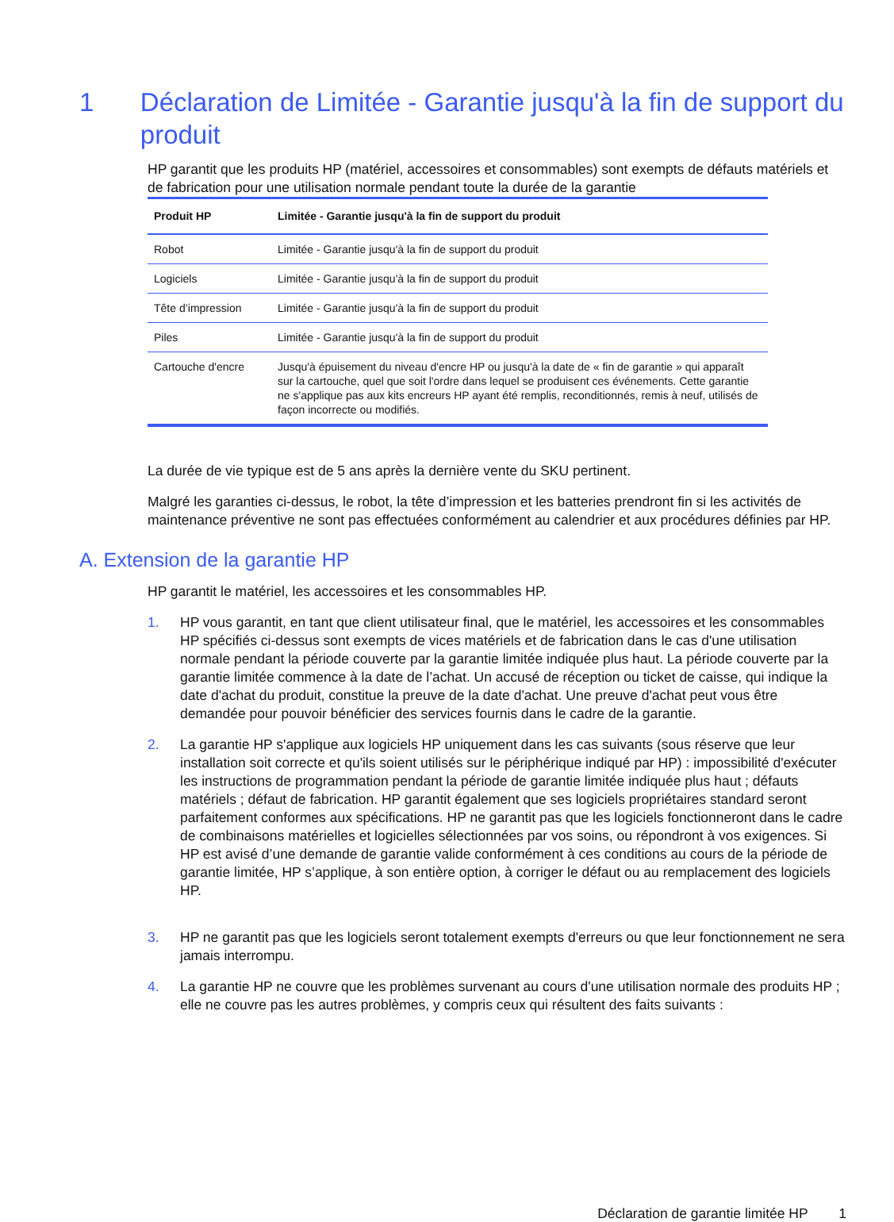1 Déclaration de Limitée - Garantie jusqu'à la fin de support du produit
HP garantit que les produits HP (matériel, accessoires et consommables) sont exempts de défauts matériels et de fabrication pour une utilisation normale pendant toute la durée de la garantie
| Produit HP | Limitée - Garantie jusqu'à la fin de support du produit |
| --- | --- |
| Robot | Limitée - Garantie jusqu'à la fin de support du produit |
| Logiciels | Limitée - Garantie jusqu'à la fin de support du produit |
| Tête d’impression | Limitée - Garantie jusqu'à la fin de support du produit |
| Piles | Limitée - Garantie jusqu'à la fin de support du produit |
| Cartouche d'encre | Jusqu'à épuisement du niveau d'encre HP ou jusqu'à la date de « fin de garantie » qui apparaît sur la cartouche, quel que soit l'ordre dans lequel se produisent ces événements. Cette garantie ne s'applique pas aux kits encreurs HP ayant été remplis, reconditionnés, remis à neuf, utilisés de façon incorrecte ou modifiés. |
La durée de vie typique est de 5 ans après la dernière vente du SKU pertinent.
Malgré les garanties ci-dessus, le robot, la tête d’impression et les batteries prendront fin si les activités de maintenance préventive ne sont pas effectuées conformément au calendrier et aux procédures définies par HP.
A. Extension de la garantie HP
HP garantit le matériel, les accessoires et les consommables HP.
1. HP vous garantit, en tant que client utilisateur final, que le matériel, les accessoires et les consommables HP spécifiés ci-dessus sont exempts de vices matériels et de fabrication dans le cas d'une utilisation normale pendant la période couverte par la garantie limitée indiquée plus haut. La période couverte par la garantie limitée commence à la date de l’achat. Un accusé de réception ou ticket de caisse, qui indique la date d'achat du produit, constitue la preuve de la date d'achat. Une preuve d'achat peut vous être demandée pour pouvoir bénéficier des services fournis dans le cadre de la garantie.
2. La garantie HP s'applique aux logiciels HP uniquement dans les cas suivants (sous réserve que leur installation soit correcte et qu'ils soient utilisés sur le périphérique indiqué par HP) : impossibilité d'exécuter les instructions de programmation pendant la période de garantie limitée indiquée plus haut ; défauts matériels ; défaut de fabrication. HP garantit également que ses logiciels propriétaires standard seront parfaitement conformes aux spécifications. HP ne garantit pas que les logiciels fonctionneront dans le cadre de combinaisons matérielles et logicielles sélectionnées par vos soins, ou répondront à vos exigences. Si HP est avisé d’une demande de garantie valide conformément à ces conditions au cours de la période de garantie limitée, HP s’applique, à son entière option, à corriger le défaut ou au remplacement des logiciels HP.
3. HP ne garantit pas que les logiciels seront totalement exempts d'erreurs ou que leur fonctionnement ne sera jamais interrompu.
4. La garantie HP ne couvre que les problèmes survenant au cours d'une utilisation normale des produits HP ; elle ne couvre pas les autres problèmes, y compris ceux qui résultent des faits suivants :
Déclaration de garantie limitée HP 1